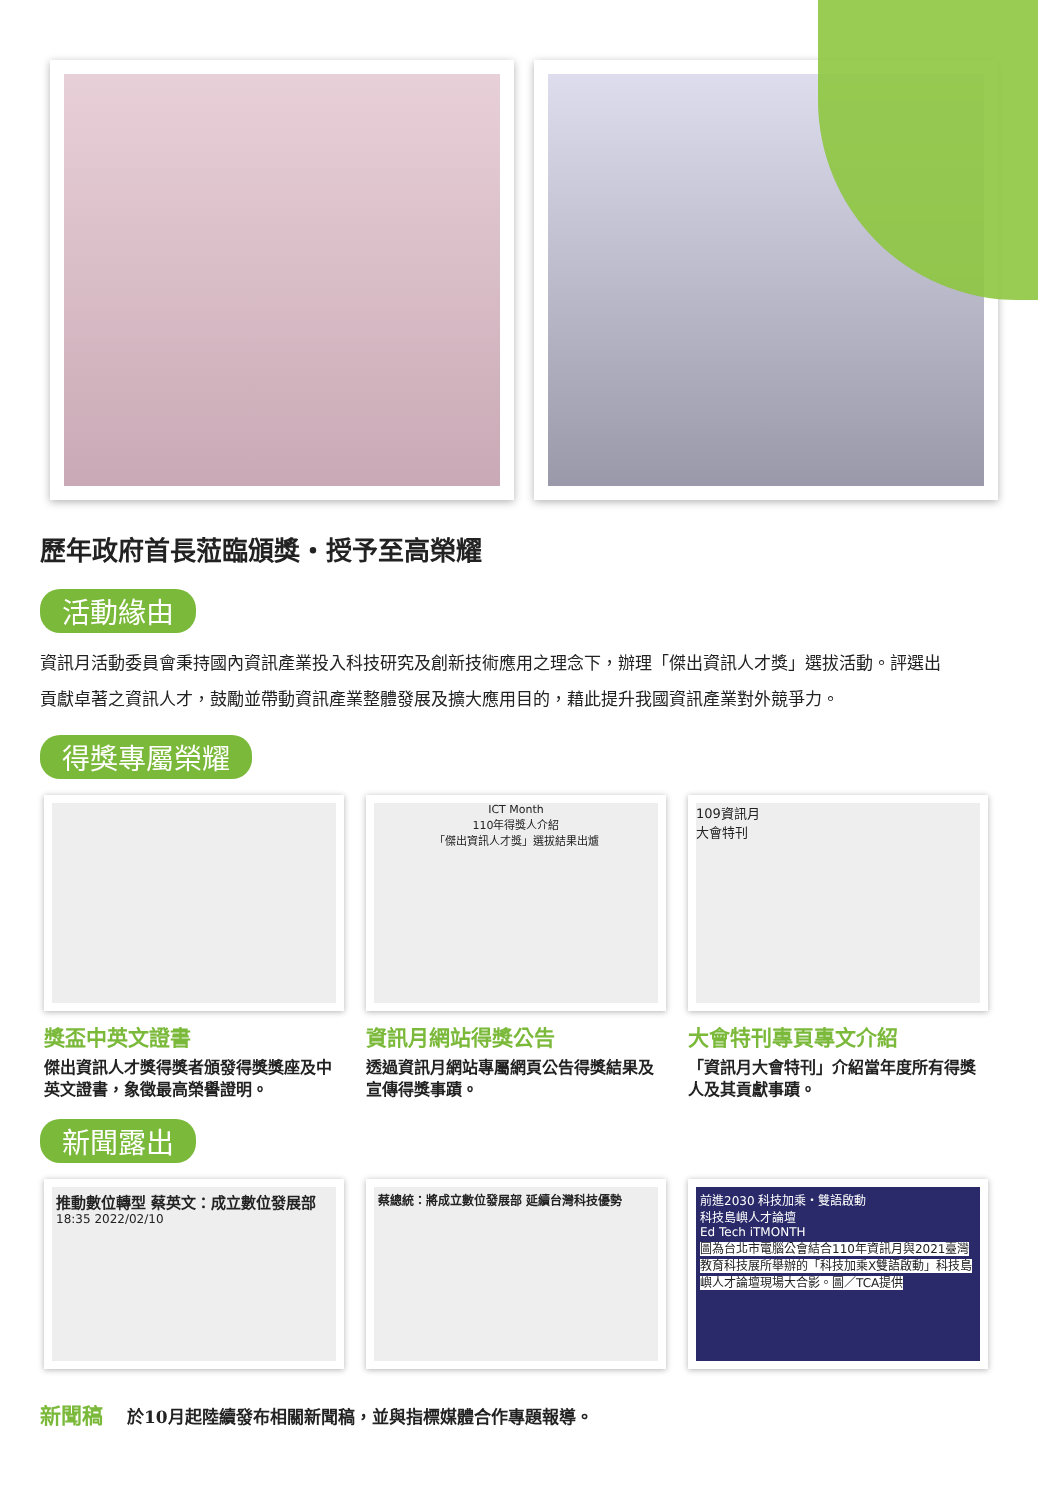歷年政府首長蒞臨頒獎・授予至高榮耀
活動緣由
資訊月活動委員會秉持國內資訊產業投入科技研究及創新技術應用之理念下，辦理「傑出資訊人才獎」選拔活動。評選出貢獻卓著之資訊人才，鼓勵並帶動資訊產業整體發展及擴大應用目的，藉此提升我國資訊產業對外競爭力。
得獎專屬榮耀
獎盃中英文證書
傑出資訊人才獎得獎者頒發得獎獎座及中英文證書，象徵最高榮譽證明。
ICT Month
110年得獎人介紹
「傑出資訊人才獎」選拔結果出爐
資訊月網站得獎公告
透過資訊月網站專屬網頁公告得獎結果及宣傳得獎事蹟。
109資訊月
大會特刊
大會特刊專頁專文介紹
「資訊月大會特刊」介紹當年度所有得獎人及其貢獻事蹟。
新聞露出
推動數位轉型 蔡英文：成立數位發展部
18:35 2022/02/10
蔡總統：將成立數位發展部 延續台灣科技優勢
前進2030 科技加乘・雙語啟動
科技島嶼人才論壇
Ed Tech iTMONTH
圖為台北市電腦公會結合110年資訊月與2021臺灣教育科技展所舉辦的「科技加乘X雙語啟動」科技島嶼人才論壇現場大合影。圖／TCA提供
新聞稿 於10月起陸續發布相關新聞稿，並與指標媒體合作專題報導。